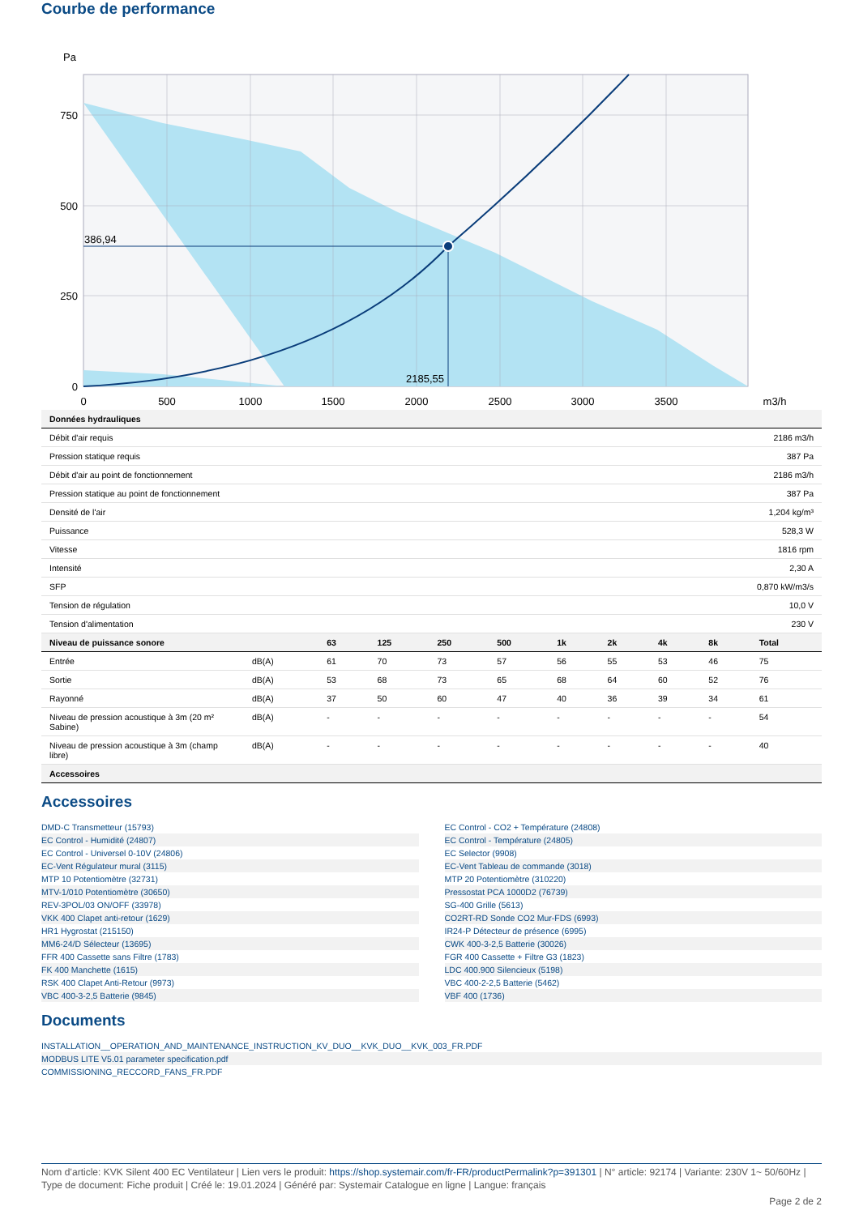Courbe de performance
Pa
386,94
2185,55
750
500
250
0
0
500
1000
1500
2000
2500
3000
3500
m3/h
| Données hydrauliques | |
| --- | --- |
| Débit d'air requis | 2186 m3/h |
| Pression statique requis | 387 Pa |
| Débit d'air au point de fonctionnement | 2186 m3/h |
| Pression statique au point de fonctionnement | 387 Pa |
| Densité de l'air | 1,204 kg/m³ |
| Puissance | 528,3 W |
| Vitesse | 1816 rpm |
| Intensité | 2,30 A |
| SFP | 0,870 kW/m3/s |
| Tension de régulation | 10,0 V |
| Tension d'alimentation | 230 V |
| Niveau de puissance sonore | | 63 | 125 | 250 | 500 | 1k | 2k | 4k | 8k | Total |
| --- | --- | --- | --- | --- | --- | --- | --- | --- | --- | --- |
| Entrée | dB(A) | 61 | 70 | 73 | 57 | 56 | 55 | 53 | 46 | 75 |
| Sortie | dB(A) | 53 | 68 | 73 | 65 | 68 | 64 | 60 | 52 | 76 |
| Rayonné | dB(A) | 37 | 50 | 60 | 47 | 40 | 36 | 39 | 34 | 61 |
| Niveau de pression acoustique à 3m (20 m² Sabine) | dB(A) | - | - | - | - | - | - | - | - | 54 |
| Niveau de pression acoustique à 3m (champ libre) | dB(A) | - | - | - | - | - | - | - | - | 40 |
| Accessoires | | | | | | | | | | |
Accessoires
DMD-C Transmetteur (15793)
EC Control - Humidité (24807)
EC Control - Universel 0-10V (24806)
EC-Vent Régulateur mural (3115)
MTP 10 Potentiomètre (32731)
MTV-1/010 Potentiomètre (30650)
REV-3POL/03 ON/OFF (33978)
VKK 400 Clapet anti-retour (1629)
HR1 Hygrostat (215150)
MM6-24/D Sélecteur (13695)
FFR 400 Cassette sans Filtre (1783)
FK 400 Manchette (1615)
RSK 400 Clapet Anti-Retour (9973)
VBC 400-3-2,5 Batterie (9845)
EC Control - CO2 + Température (24808)
EC Control - Température (24805)
EC Selector (9908)
EC-Vent Tableau de commande (3018)
MTP 20 Potentiomètre (310220)
Pressostat PCA 1000D2 (76739)
SG-400 Grille (5613)
CO2RT-RD Sonde CO2 Mur-FDS (6993)
IR24-P Détecteur de présence (6995)
CWK 400-3-2,5 Batterie (30026)
FGR 400 Cassette + Filtre G3 (1823)
LDC 400.900 Silencieux (5198)
VBC 400-2-2,5 Batterie (5462)
VBF 400 (1736)
Documents
INSTALLATION__OPERATION_AND_MAINTENANCE_INSTRUCTION_KV_DUO__KVK_DUO__KVK_003_FR.PDF
MODBUS LITE V5.01 parameter specification.pdf
COMMISSIONING_RECCORD_FANS_FR.PDF
Nom d’article: KVK Silent 400 EC Ventilateur | Lien vers le produit: https://shop.systemair.com/fr-FR/productPermalink?p=391301 | N° article: 92174 | Variante: 230V 1~ 50/60Hz | Type de document: Fiche produit | Créé le: 19.01.2024 | Généré par: Systemair Catalogue en ligne | Langue: français
Page 2 de 2